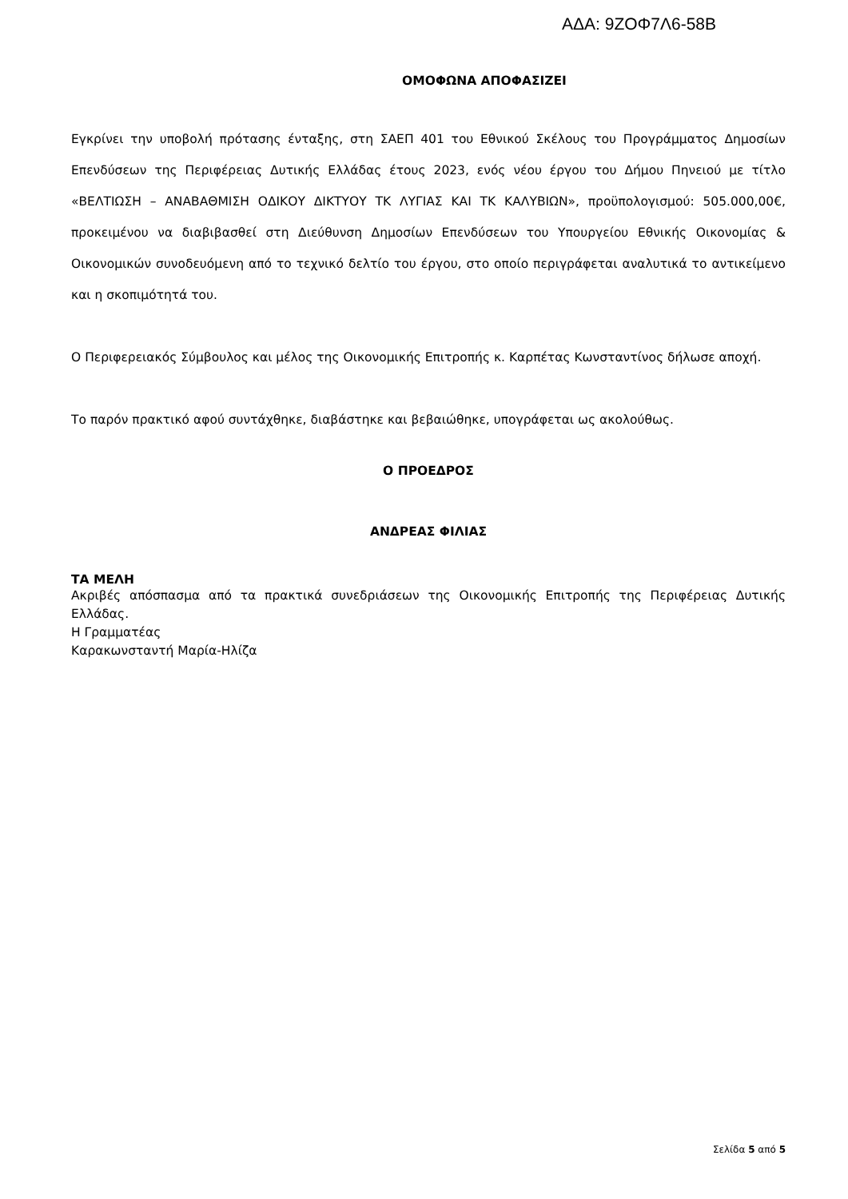ΑΔΑ: 9ΖΟΦ7Λ6-58Β
ΟΜΟΦΩΝΑ ΑΠΟΦΑΣΙΖΕΙ
Εγκρίνει την υποβολή πρότασης ένταξης, στη ΣΑΕΠ 401 του Εθνικού Σκέλους του Προγράμματος Δημοσίων Επενδύσεων της Περιφέρειας Δυτικής Ελλάδας έτους 2023, ενός νέου έργου του Δήμου Πηνειού με τίτλο «ΒΕΛΤΙΩΣΗ – ΑΝΑΒΑΘΜΙΣΗ ΟΔΙΚΟΥ ΔΙΚΤΥΟΥ ΤΚ ΛΥΓΙΑΣ ΚΑΙ ΤΚ ΚΑΛΥΒΙΩΝ», προϋπολογισμού: 505.000,00€, προκειμένου να διαβιβασθεί στη Διεύθυνση Δημοσίων Επενδύσεων του Υπουργείου Εθνικής Οικονομίας & Οικονομικών συνοδευόμενη από το τεχνικό δελτίο του έργου, στο οποίο περιγράφεται αναλυτικά το αντικείμενο και η σκοπιμότητά του.
Ο Περιφερειακός Σύμβουλος και μέλος της Οικονομικής Επιτροπής κ. Καρπέτας Κωνσταντίνος δήλωσε αποχή.
Το παρόν πρακτικό αφού συντάχθηκε, διαβάστηκε και βεβαιώθηκε, υπογράφεται ως ακολούθως.
Ο ΠΡΟΕΔΡΟΣ
ΑΝΔΡΕΑΣ ΦΙΛΙΑΣ
ΤΑ ΜΕΛΗ
Ακριβές απόσπασμα από τα πρακτικά συνεδριάσεων της Οικονομικής Επιτροπής της Περιφέρειας Δυτικής Ελλάδας.
Η Γραμματέας
Καρακωνσταντή Μαρία-Ηλίζα
Σελίδα 5 από 5